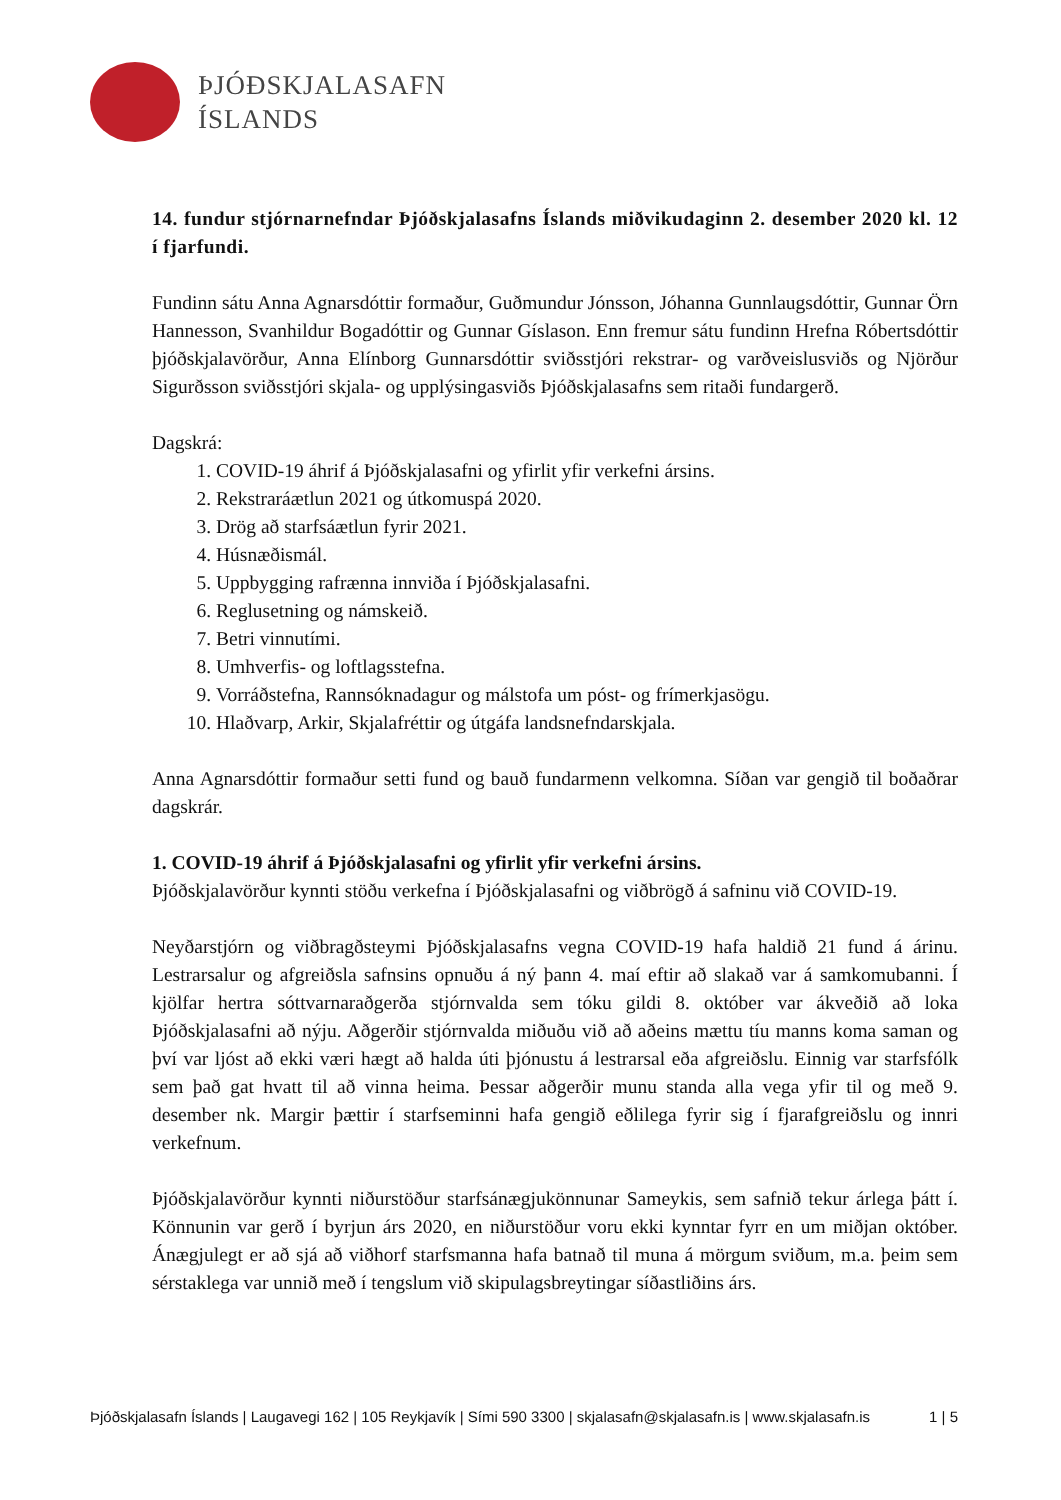ÞJÓÐSKJALASAFN
ÍSLANDS
14. fundur stjórnarnefndar Þjóðskjalasafns Íslands miðvikudaginn 2. desember 2020 kl. 12 í fjarfundi.
Fundinn sátu Anna Agnarsdóttir formaður, Guðmundur Jónsson, Jóhanna Gunnlaugsdóttir, Gunnar Örn Hannesson, Svanhildur Bogadóttir og Gunnar Gíslason. Enn fremur sátu fundinn Hrefna Róbertsdóttir þjóðskjalavörður, Anna Elínborg Gunnarsdóttir sviðsstjóri rekstrar- og varðveislusviðs og Njörður Sigurðsson sviðsstjóri skjala- og upplýsingasviðs Þjóðskjalasafns sem ritaði fundargerð.
Dagskrá:
1. COVID-19 áhrif á Þjóðskjalasafni og yfirlit yfir verkefni ársins.
2. Rekstraráætlun 2021 og útkomuspá 2020.
3. Drög að starfsáætlun fyrir 2021.
4. Húsnæðismál.
5. Uppbygging rafrænna innviða í Þjóðskjalasafni.
6. Reglusetning og námskeið.
7. Betri vinnutími.
8. Umhverfis- og loftlagsstefna.
9. Vorráðstefna, Rannsóknadagur og málstofa um póst- og frímerkjasögu.
10. Hlaðvarp, Arkir, Skjalafréttir og útgáfa landsnefndarskjala.
Anna Agnarsdóttir formaður setti fund og bauð fundarmenn velkomna. Síðan var gengið til boðaðrar dagskrár.
1. COVID-19 áhrif á Þjóðskjalasafni og yfirlit yfir verkefni ársins.
Þjóðskjalavörður kynnti stöðu verkefna í Þjóðskjalasafni og viðbrögð á safninu við COVID-19.
Neyðarstjórn og viðbragðsteymi Þjóðskjalasafns vegna COVID-19 hafa haldið 21 fund á árinu. Lestrarsalur og afgreiðsla safnsins opnuðu á ný þann 4. maí eftir að slakað var á samkomubanni. Í kjölfar hertra sóttvarnaraðgerða stjórnvalda sem tóku gildi 8. október var ákveðið að loka Þjóðskjalasafni að nýju. Aðgerðir stjórnvalda miðuðu við að aðeins mættu tíu manns koma saman og því var ljóst að ekki væri hægt að halda úti þjónustu á lestrarsal eða afgreiðslu. Einnig var starfsfólk sem það gat hvatt til að vinna heima. Þessar aðgerðir munu standa alla vega yfir til og með 9. desember nk. Margir þættir í starfseminni hafa gengið eðlilega fyrir sig í fjarafgreiðslu og innri verkefnum.
Þjóðskjalavörður kynnti niðurstöður starfsánægjukönnunar Sameykis, sem safnið tekur árlega þátt í. Könnunin var gerð í byrjun árs 2020, en niðurstöður voru ekki kynntar fyrr en um miðjan október. Ánægjulegt er að sjá að viðhorf starfsmanna hafa batnað til muna á mörgum sviðum, m.a. þeim sem sérstaklega var unnið með í tengslum við skipulagsbreytingar síðastliðins árs.
Þjóðskjalasafn Íslands | Laugavegi 162 | 105 Reykjavík | Sími 590 3300 | skjalasafn@skjalasafn.is | www.skjalasafn.is 1 | 5